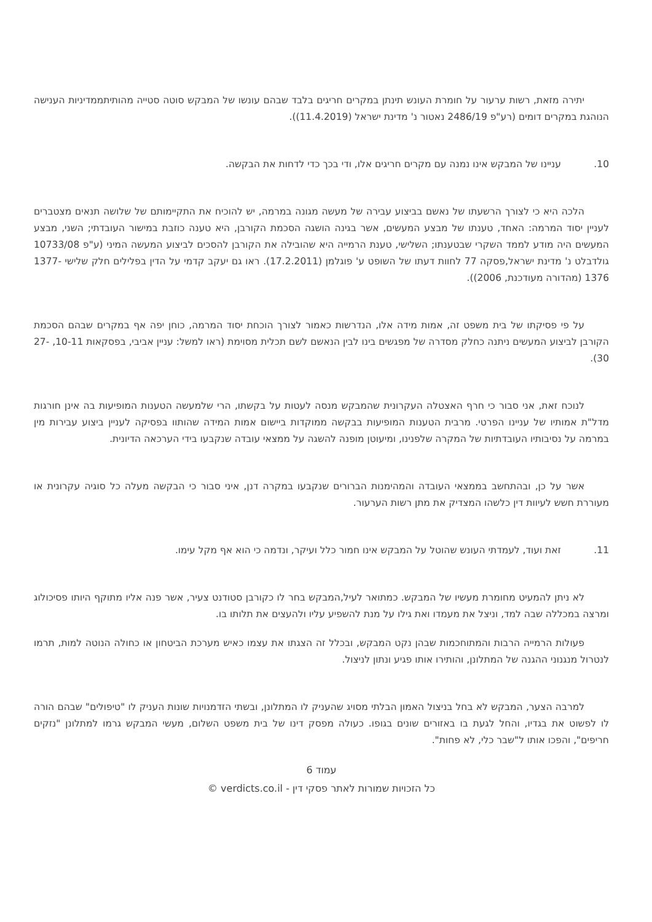יתירה מזאת, רשות ערעור על חומרת העונש תינתן במקרים חריגים בלבד שבהם עונשו של המבקש סוטה סטייה מהותיתממדיניות הענישה הנוהגת במקרים דומים (רע"פ 2486/19 נאטור נ' מדינת ישראל (11.4.2019)).
10. עניינו של המבקש אינו נמנה עם מקרים חריגים אלו, ודי בכך כדי לדחות את הבקשה.
הלכה היא כי לצורך הרשעתו של נאשם בביצוע עבירה של מעשה מגונה במרמה, יש להוכיח את התקיימותם של שלושה תנאים מצטברים לעניין יסוד המרמה: האחד, טענתו של מבצע המעשים, אשר בגינה הושגה הסכמת הקורבן, היא טענה כוזבת במישור העובדתי; השני, מבצע המעשים היה מודע לממד השקרי שבטענתו; השלישי, טענת הרמייה היא שהובילה את הקורבן להסכים לביצוע המעשה המיני (ע"פ 10733/08 גולדבלט נ' מדינת ישראל,פסקה 77 לחוות דעתו של השופט ע' פוגלמן (17.2.2011). ראו גם יעקב קדמי על הדין בפלילים חלק שלישי 1377-1376 (מהדורה מעודכנת, 2006)).
על פי פסיקתו של בית משפט זה, אמות מידה אלו, הנדרשות כאמור לצורך הוכחת יסוד המרמה, כוחן יפה אף במקרים שבהם הסכמת הקורבן לביצוע המעשים ניתנה כחלק מסדרה של מפגשים בינו לבין הנאשם לשם תכלית מסוימת (ראו למשל: עניין אביבי, בפסקאות 10-11, 27-30).
לנוכח זאת, אני סבור כי חרף האצטלה העקרונית שהמבקש מנסה לעטות על בקשתו, הרי שלמעשה הטענות המופיעות בה אינן חורגות מדל"ת אמותיו של עניינו הפרטי. מרבית הטענות המופיעות בבקשה ממוקדות ביישום אמות המידה שהותוו בפסיקה לעניין ביצוע עבירות מין במרמה על נסיבותיו העובדתיות של המקרה שלפנינו, ומיעוטן מופנה להשגה על ממצאי עובדה שנקבעו בידי הערכאה הדיונית.
אשר על כן, ובהתחשב בממצאי העובדה והמהימנות הברורים שנקבעו במקרה דנן, איני סבור כי הבקשה מעלה כל סוגיה עקרונית או מעוררת חשש לעיוות דין כלשהו המצדיק את מתן רשות הערעור.
11. זאת ועוד, לעמדתי העונש שהוטל על המבקש אינו חמור כלל ועיקר, ונדמה כי הוא אף מקל עימו.
לא ניתן להמעיט מחומרת מעשיו של המבקש. כמתואר לעיל,המבקש בחר לו כקורבן סטודנט צעיר, אשר פנה אליו מתוקף היותו פסיכולוג ומרצה במכללה שבה למד, וניצל את מעמדו ואת גילו על מנת להשפיע עליו ולהעצים את תלותו בו.
פעולות הרמייה הרבות והמתוחכמות שבהן נקט המבקש, ובכלל זה הצגתו את עצמו כאיש מערכת הביטחון או כחולה הנוטה למות, תרמו לנטרול מנגנוני ההגנה של המתלונן, והותירו אותו פגיע ונתון לניצול.
למרבה הצער, המבקש לא בחל בניצול האמון הבלתי מסויג שהעניק לו המתלונן, ובשתי הזדמנויות שונות העניק לו "טיפולים" שבהם הורה לו לפשוט את בגדיו, והחל לגעת בו באזורים שונים בגופו. כעולה מפסק דינו של בית משפט השלום, מעשי המבקש גרמו למתלונן "נזקים חריפים", והפכו אותו ל"שבר כלי, לא פחות".
עמוד 6
כל הזכויות שמורות לאתר פסקי דין - verdicts.co.il ©